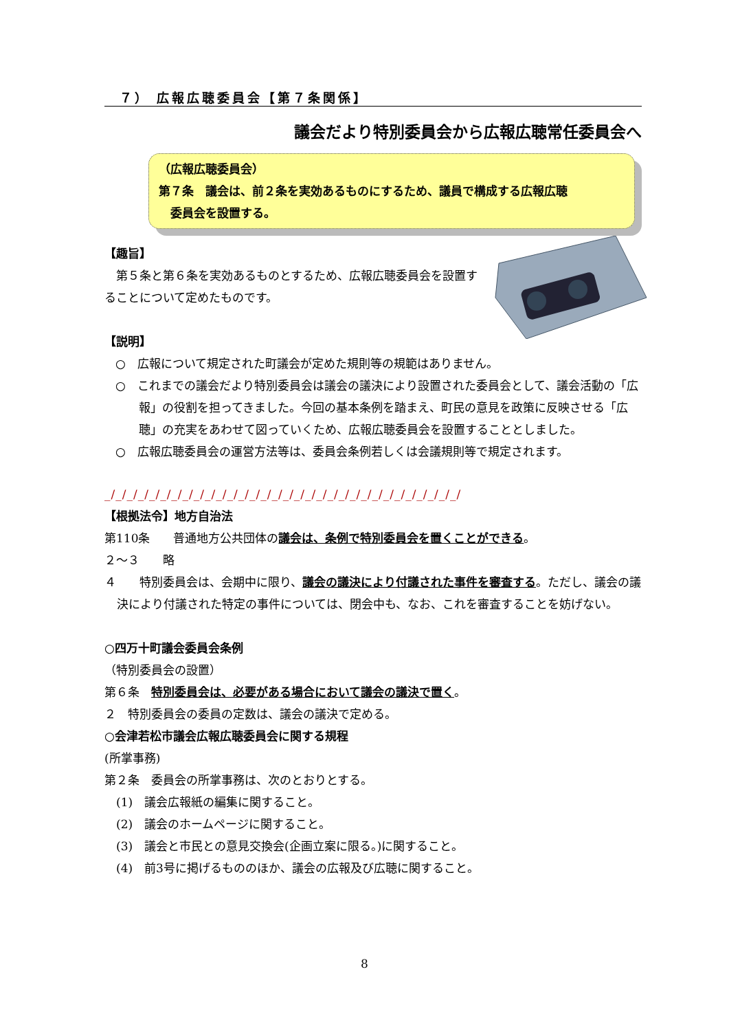７） 広報広聴委員会【第７条関係】
議会だより特別委員会から広報広聴常任委員会へ
（広報広聴委員会）
第７条　議会は、前２条を実効あるものにするため、議員で構成する広報広聴
　委員会を設置する。
【趣旨】
　第５条と第６条を実効あるものとするため、広報広聴委員会を設置することについて定めたものです。
【説明】
○　広報について規定された町議会が定めた規則等の規範はありません。
○　これまでの議会だより特別委員会は議会の議決により設置された委員会として、議会活動の「広報」の役割を担ってきました。今回の基本条例を踏まえ、町民の意見を政策に反映させる「広聴」の充実をあわせて図っていくため、広報広聴委員会を設置することとしました。
○　広報広聴委員会の運営方法等は、委員会条例若しくは会議規則等で規定されます。
_/_/_/_/_/_/_/_/_/_/_/_/_/_/_/_/_/_/_/_/_/_/_/_/_/_/_/_/_/_/_/_/
【根拠法令】地方自治法
第110条　　普通地方公共団体の議会は、条例で特別委員会を置くことができる。
２～３　　略
４　　特別委員会は、会期中に限り、議会の議決により付議された事件を審査する。ただし、議会の議決により付議された特定の事件については、閉会中も、なお、これを審査することを妨げない。
○四万十町議会委員会条例
（特別委員会の設置）
第６条　特別委員会は、必要がある場合において議会の議決で置く。
２　特別委員会の委員の定数は、議会の議決で定める。
○会津若松市議会広報広聴委員会に関する規程
(所掌事務)
第２条　委員会の所掌事務は、次のとおりとする。
　(1)　議会広報紙の編集に関すること。
　(2)　議会のホームページに関すること。
　(3)　議会と市民との意見交換会(企画立案に限る。)に関すること。
　(4)　前3号に掲げるもののほか、議会の広報及び広聴に関すること。
8